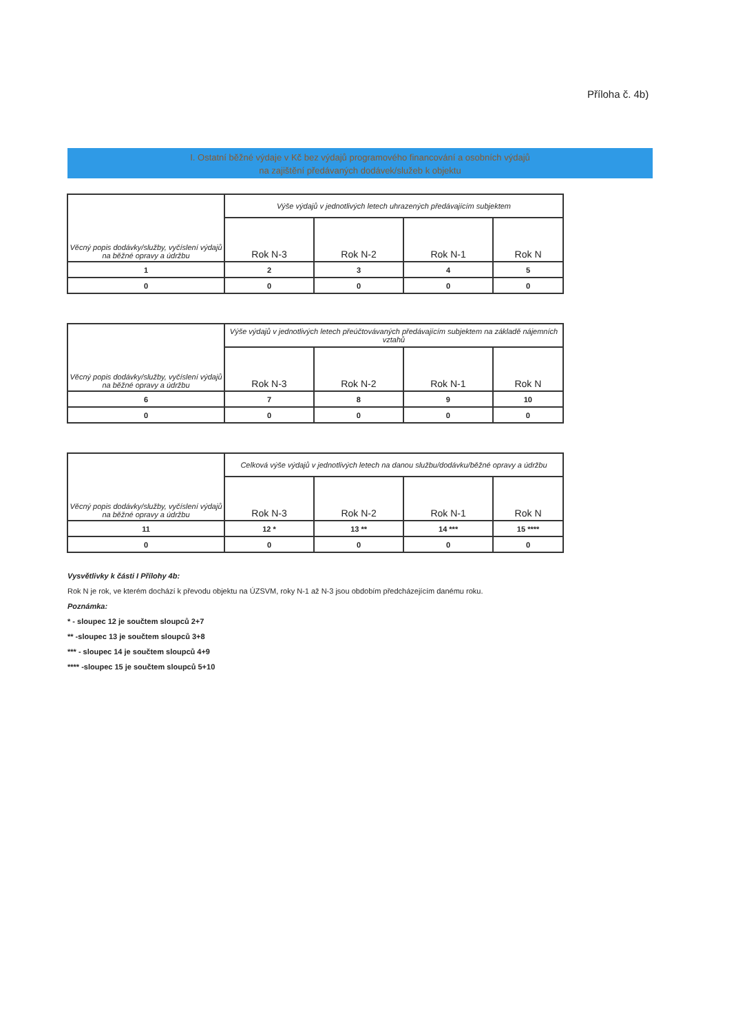Příloha č. 4b)
I. Ostatní běžné výdaje v Kč bez výdajů programového financování a osobních výdajů
na zajištění předávaných dodávek/služeb k objektu
| Věcný popis dodávky/služby, vyčíslení výdajů na běžné opravy a údržbu | Výše výdajů v jednotlivých letech uhrazených předávajícím subjektem | | | |
| --- | --- | --- | --- | --- |
| | Rok N-3 | Rok N-2 | Rok N-1 | Rok N |
| 1 | 2 | 3 | 4 | 5 |
| 0 | 0 | 0 | 0 | 0 |
| Věcný popis dodávky/služby, vyčíslení výdajů na běžné opravy a údržbu | Výše výdajů v jednotlivých letech přeúčtovávaných předávajícím subjektem na základě nájemních vztahů | | | |
| --- | --- | --- | --- | --- |
| | Rok N-3 | Rok N-2 | Rok N-1 | Rok N |
| 6 | 7 | 8 | 9 | 10 |
| 0 | 0 | 0 | 0 | 0 |
| Věcný popis dodávky/služby, vyčíslení výdajů na běžné opravy a údržbu | Celková výše výdajů v jednotlivých letech na danou službu/dodávku/běžné opravy a údržbu | | | |
| --- | --- | --- | --- | --- |
| | Rok N-3 | Rok N-2 | Rok N-1 | Rok N |
| 11 | 12 * | 13 ** | 14 *** | 15 **** |
| 0 | 0 | 0 | 0 | 0 |
Vysvětlivky k části I Přílohy 4b:
Rok N je rok, ve kterém dochází k převodu objektu na ÚZSVM, roky N-1 až N-3 jsou obdobím předcházejícím danému roku.
Poznámka:
* - sloupec 12 je součtem sloupců 2+7
** -sloupec 13 je součtem sloupců 3+8
*** - sloupec 14 je součtem sloupců 4+9
**** -sloupec 15 je součtem sloupců 5+10